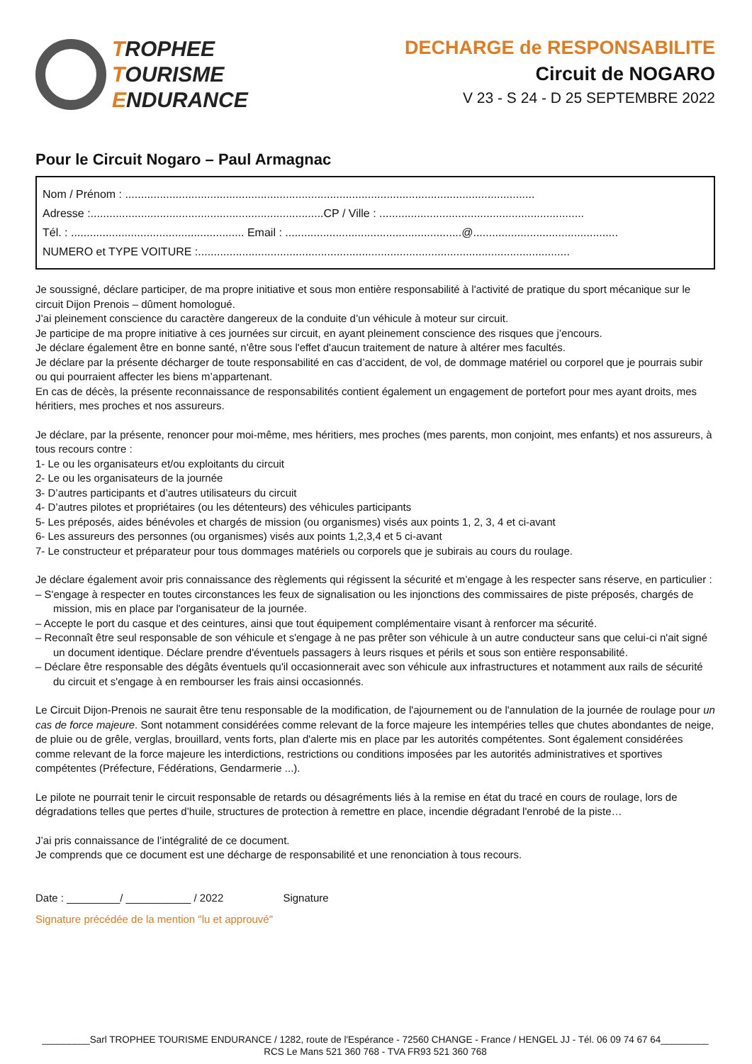TROPHEE
TOURISME
ENDURANCE
DECHARGE de RESPONSABILITE
Circuit de NOGARO
V 23 - S 24 - D 25 SEPTEMBRE 2022
Pour le Circuit Nogaro – Paul Armagnac
Nom / Prénom : ..................................................................................................................................
Adresse :..........................................................................CP / Ville : .................................................................
Tél. : ....................................................... Email : ........................................................@..............................................
NUMERO et TYPE VOITURE :......................................................................................................................
Je soussigné, déclare participer, de ma propre initiative et sous mon entière responsabilité à l'activité de pratique du sport mécanique sur le circuit Dijon Prenois – dûment homologué.
J’ai pleinement conscience du caractère dangereux de la conduite d’un véhicule à moteur sur circuit.
Je participe de ma propre initiative à ces journées sur circuit, en ayant pleinement conscience des risques que j’encours.
Je déclare également être en bonne santé, n'être sous l'effet d'aucun traitement de nature à altérer mes facultés.
Je déclare par la présente décharger de toute responsabilité en cas d’accident, de vol, de dommage matériel ou corporel que je pourrais subir ou qui pourraient affecter les biens m’appartenant.
En cas de décès, la présente reconnaissance de responsabilités contient également un engagement de portefort pour mes ayant droits, mes héritiers, mes proches et nos assureurs.
Je déclare, par la présente, renoncer pour moi-même, mes héritiers, mes proches (mes parents, mon conjoint, mes enfants) et nos assureurs, à tous recours contre :
1- Le ou les organisateurs et/ou exploitants du circuit
2- Le ou les organisateurs de la journée
3- D’autres participants et d’autres utilisateurs du circuit
4- D’autres pilotes et propriétaires (ou les détenteurs) des véhicules participants
5- Les préposés, aides bénévoles et chargés de mission (ou organismes) visés aux points 1, 2, 3, 4 et ci-avant
6- Les assureurs des personnes (ou organismes) visés aux points 1,2,3,4 et 5 ci-avant
7- Le constructeur et préparateur pour tous dommages matériels ou corporels que je subirais au cours du roulage.
Je déclare également avoir pris connaissance des règlements qui régissent la sécurité et m’engage à les respecter sans réserve, en particulier :
– S'engage à respecter en toutes circonstances les feux de signalisation ou les injonctions des commissaires de piste préposés, chargés de mission, mis en place par l'organisateur de la journée.
– Accepte le port du casque et des ceintures, ainsi que tout équipement complémentaire visant à renforcer ma sécurité.
– Reconnaît être seul responsable de son véhicule et s'engage à ne pas prêter son véhicule à un autre conducteur sans que celui-ci n'ait signé un document identique. Déclare prendre d'éventuels passagers à leurs risques et périls et sous son entière responsabilité.
– Déclare être responsable des dégâts éventuels qu'il occasionnerait avec son véhicule aux infrastructures et notamment aux rails de sécurité du circuit et s'engage à en rembourser les frais ainsi occasionnés.
Le Circuit Dijon-Prenois ne saurait être tenu responsable de la modification, de l'ajournement ou de l'annulation de la journée de roulage pour un cas de force majeure. Sont notamment considérées comme relevant de la force majeure les intempéries telles que chutes abondantes de neige, de pluie ou de grêle, verglas, brouillard, vents forts, plan d'alerte mis en place par les autorités compétentes. Sont également considérées comme relevant de la force majeure les interdictions, restrictions ou conditions imposées par les autorités administratives et sportives compétentes (Préfecture, Fédérations, Gendarmerie ...).
Le pilote ne pourrait tenir le circuit responsable de retards ou désagréments liés à la remise en état du tracé en cours de roulage, lors de dégradations telles que pertes d’huile, structures de protection à remettre en place, incendie dégradant l'enrobé de la piste…
J’ai pris connaissance de l’intégralité de ce document.
Je comprends que ce document est une décharge de responsabilité et une renonciation à tous recours.
Date : _________/ ___________ / 2022 Signature
Signature précédée de la mention "lu et approuvé"
_________Sarl TROPHEE TOURISME ENDURANCE / 1282, route de l'Espérance - 72560 CHANGE - France / HENGEL JJ - Tél. 06 09 74 67 64_________
RCS Le Mans 521 360 768 - TVA FR93 521 360 768